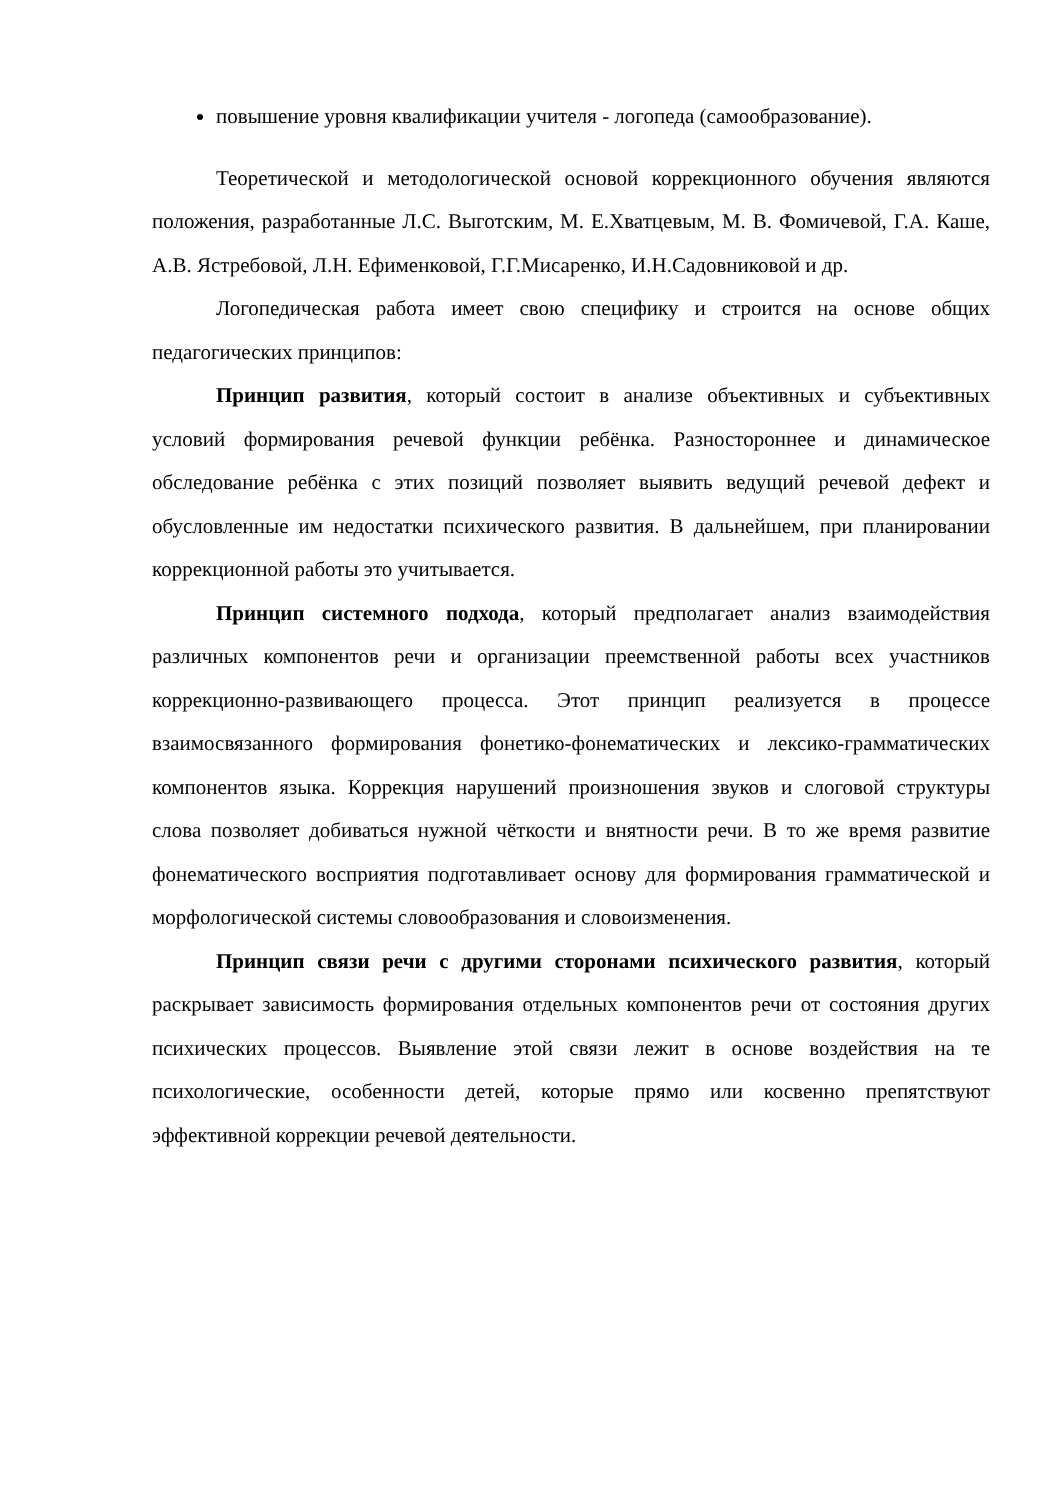повышение уровня квалификации учителя - логопеда (самообразование).
Теоретической и методологической основой коррекционного обучения являются положения, разработанные Л.С. Выготским, М. Е.Хватцевым, М. В. Фомичевой, Г.А. Каше, А.В. Ястребовой, Л.Н. Ефименковой, Г.Г.Мисаренко, И.Н.Садовниковой и др.
Логопедическая работа имеет свою специфику и строится на основе общих педагогических принципов:
Принцип развития, который состоит в анализе объективных и субъективных условий формирования речевой функции ребёнка. Разностороннее и динамическое обследование ребёнка с этих позиций позволяет выявить ведущий речевой дефект и обусловленные им недостатки психического развития. В дальнейшем, при планировании коррекционной работы это учитывается.
Принцип системного подхода, который предполагает анализ взаимодействия различных компонентов речи и организации преемственной работы всех участников коррекционно-развивающего процесса. Этот принцип реализуется в процессе взаимосвязанного формирования фонетико-фонематических и лексико-грамматических компонентов языка. Коррекция нарушений произношения звуков и слоговой структуры слова позволяет добиваться нужной чёткости и внятности речи. В то же время развитие фонематического восприятия подготавливает основу для формирования грамматической и морфологической системы словообразования и словоизменения.
Принцип связи речи с другими сторонами психического развития, который раскрывает зависимость формирования отдельных компонентов речи от состояния других психических процессов. Выявление этой связи лежит в основе воздействия на те психологические, особенности детей, которые прямо или косвенно препятствуют эффективной коррекции речевой деятельности.